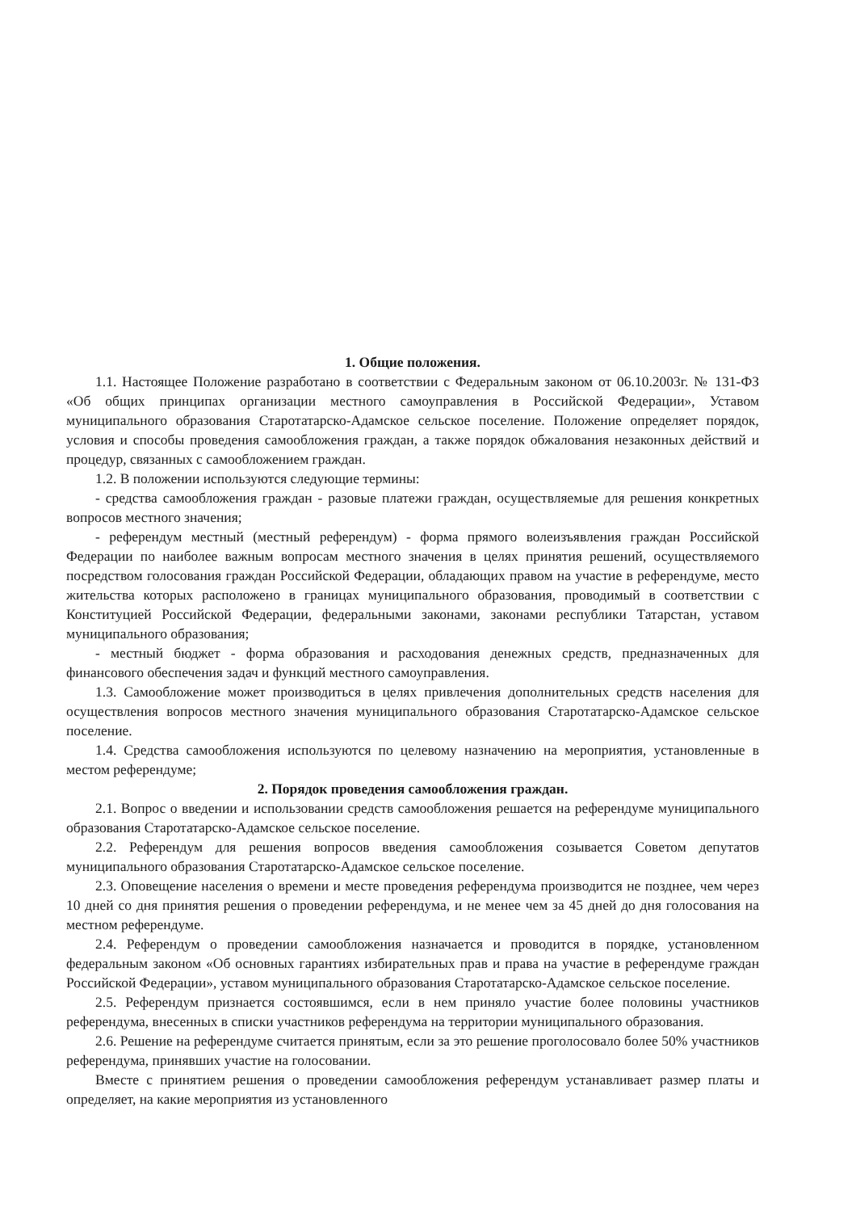1. Общие положения.
1.1. Настоящее Положение разработано в соответствии с Федеральным законом от 06.10.2003г. № 131-ФЗ «Об общих принципах организации местного самоуправления в Российской Федерации», Уставом муниципального образования Старотатарско-Адамское сельское поселение. Положение определяет порядок, условия и способы проведения самообложения граждан, а также порядок обжалования незаконных действий и процедур, связанных с самообложением граждан.
1.2. В положении используются следующие термины:
- средства самообложения граждан - разовые платежи граждан, осуществляемые для решения конкретных вопросов местного значения;
- референдум местный (местный референдум) - форма прямого волеизъявления граждан Российской Федерации по наиболее важным вопросам местного значения в целях принятия решений, осуществляемого посредством голосования граждан Российской Федерации, обладающих правом на участие в референдуме, место жительства которых расположено в границах муниципального образования, проводимый в соответствии с Конституцией Российской Федерации, федеральными законами, законами республики Татарстан, уставом муниципального образования;
- местный бюджет - форма образования и расходования денежных средств, предназначенных для финансового обеспечения задач и функций местного самоуправления.
1.3. Самообложение может производиться в целях привлечения дополнительных средств населения для осуществления вопросов местного значения муниципального образования Старотатарско-Адамское сельское поселение.
1.4. Средства самообложения используются по целевому назначению на мероприятия, установленные в местом референдуме;
2. Порядок проведения самообложения граждан.
2.1. Вопрос о введении и использовании средств самообложения решается на референдуме муниципального образования Старотатарско-Адамское сельское поселение.
2.2. Референдум для решения вопросов введения самообложения созывается Советом депутатов муниципального образования Старотатарско-Адамское сельское поселение.
2.3. Оповещение населения о времени и месте проведения референдума производится не позднее, чем через 10 дней со дня принятия решения о проведении референдума, и не менее чем за 45 дней до дня голосования на местном референдуме.
2.4. Референдум о проведении самообложения назначается и проводится в порядке, установленном федеральным законом «Об основных гарантиях избирательных прав и права на участие в референдуме граждан Российской Федерации», уставом муниципального образования Старотатарско-Адамское сельское поселение.
2.5. Референдум признается состоявшимся, если в нем приняло участие более половины участников референдума, внесенных в списки участников референдума на территории муниципального образования.
2.6. Решение на референдуме считается принятым, если за это решение проголосовало более 50% участников референдума, принявших участие на голосовании.
Вместе с принятием решения о проведении самообложения референдум устанавливает размер платы и определяет, на какие мероприятия из установленного